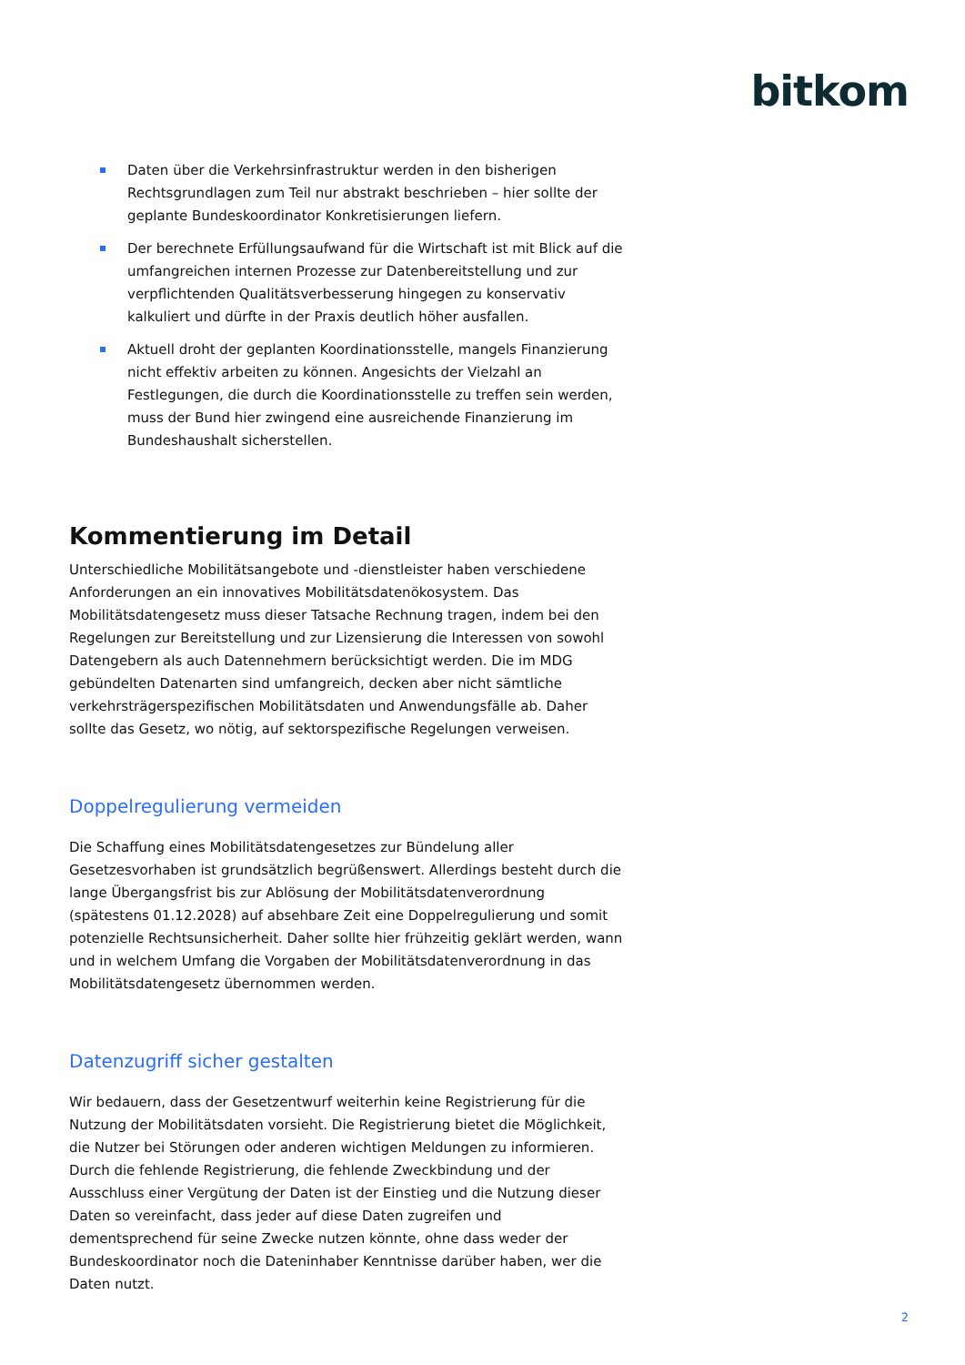bitkom
Daten über die Verkehrsinfrastruktur werden in den bisherigen Rechtsgrundlagen zum Teil nur abstrakt beschrieben – hier sollte der geplante Bundeskoordinator Konkretisierungen liefern.
Der berechnete Erfüllungsaufwand für die Wirtschaft ist mit Blick auf die umfangreichen internen Prozesse zur Datenbereitstellung und zur verpflichtenden Qualitätsverbesserung hingegen zu konservativ kalkuliert und dürfte in der Praxis deutlich höher ausfallen.
Aktuell droht der geplanten Koordinationsstelle, mangels Finanzierung nicht effektiv arbeiten zu können. Angesichts der Vielzahl an Festlegungen, die durch die Koordinationsstelle zu treffen sein werden, muss der Bund hier zwingend eine ausreichende Finanzierung im Bundeshaushalt sicherstellen.
Kommentierung im Detail
Unterschiedliche Mobilitätsangebote und -dienstleister haben verschiedene Anforderungen an ein innovatives Mobilitätsdatenökosystem. Das Mobilitätsdatengesetz muss dieser Tatsache Rechnung tragen, indem bei den Regelungen zur Bereitstellung und zur Lizensierung die Interessen von sowohl Datengebern als auch Datennehmern berücksichtigt werden. Die im MDG gebündelten Datenarten sind umfangreich, decken aber nicht sämtliche verkehrsträgerspezifischen Mobilitätsdaten und Anwendungsfälle ab. Daher sollte das Gesetz, wo nötig, auf sektorspezifische Regelungen verweisen.
Doppelregulierung vermeiden
Die Schaffung eines Mobilitätsdatengesetzes zur Bündelung aller Gesetzesvorhaben ist grundsätzlich begrüßenswert. Allerdings besteht durch die lange Übergangsfrist bis zur Ablösung der Mobilitätsdatenverordnung (spätestens 01.12.2028) auf absehbare Zeit eine Doppelregulierung und somit potenzielle Rechtsunsicherheit. Daher sollte hier frühzeitig geklärt werden, wann und in welchem Umfang die Vorgaben der Mobilitätsdatenverordnung in das Mobilitätsdatengesetz übernommen werden.
Datenzugriff sicher gestalten
Wir bedauern, dass der Gesetzentwurf weiterhin keine Registrierung für die Nutzung der Mobilitätsdaten vorsieht. Die Registrierung bietet die Möglichkeit, die Nutzer bei Störungen oder anderen wichtigen Meldungen zu informieren. Durch die fehlende Registrierung, die fehlende Zweckbindung und der Ausschluss einer Vergütung der Daten ist der Einstieg und die Nutzung dieser Daten so vereinfacht, dass jeder auf diese Daten zugreifen und dementsprechend für seine Zwecke nutzen könnte, ohne dass weder der Bundeskoordinator noch die Dateninhaber Kenntnisse darüber haben, wer die Daten nutzt.
2